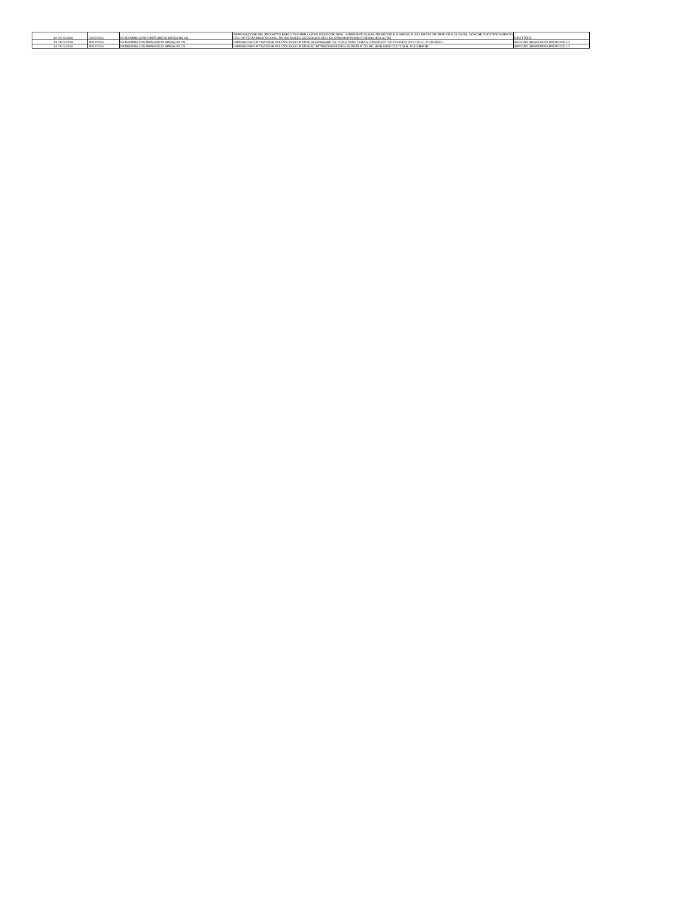| 92 | 22/12/2016 | 22/12/2016 | DETERMINA SENZA IMPEGNO DI SPESA NO CS | APPROVAZIONE DEL PROGETTO ESECUTIVO PER LA REALIZZAZIONE DEGLI INTERVENTI DI MANUTENZIONE E DI MESSA IN SICUREZZA DEI PERCORSI DI VISITA, NONCHÉ DI POTENZIAMENTO DELL'OFFERTA DIDATTICA NEL PARCO-MUSEO GEOLOGICO DELL'EX-CAVA MONTICINO DI BRISIGHELLA (RA) | DIRETTORE |
| 93 | 28/12/2016 | 30/12/2016 | DETERMINA CON IMPEGNO DI SPESA NO CS | IMPEGNO PER ATTIVAZIONE POLIZZA ASSICURATIVA RESPONSABILITA' CIVILE VRSO TERZI E DIPENDENTI RCT/O ANNO 2017 CIG N. Z1F1CB5421 | SERVIZIO SEGRETERIA PROTOCOLLO |
| 94 | 28/12/2016 | 30/12/2016 | DETERMINA CON IMPEGNO DI SPESA NO CS | IMPEGNO PER ATTIVAZIONE POLIZZA ASSICURATIVA RC PATRIMONIALE NEGLIGLENZE E COLPA LIEVE ANNO 2017 CIG N. ZC41CB547B | SERVIZIO SEGRETERIA PROTOCOLLO |